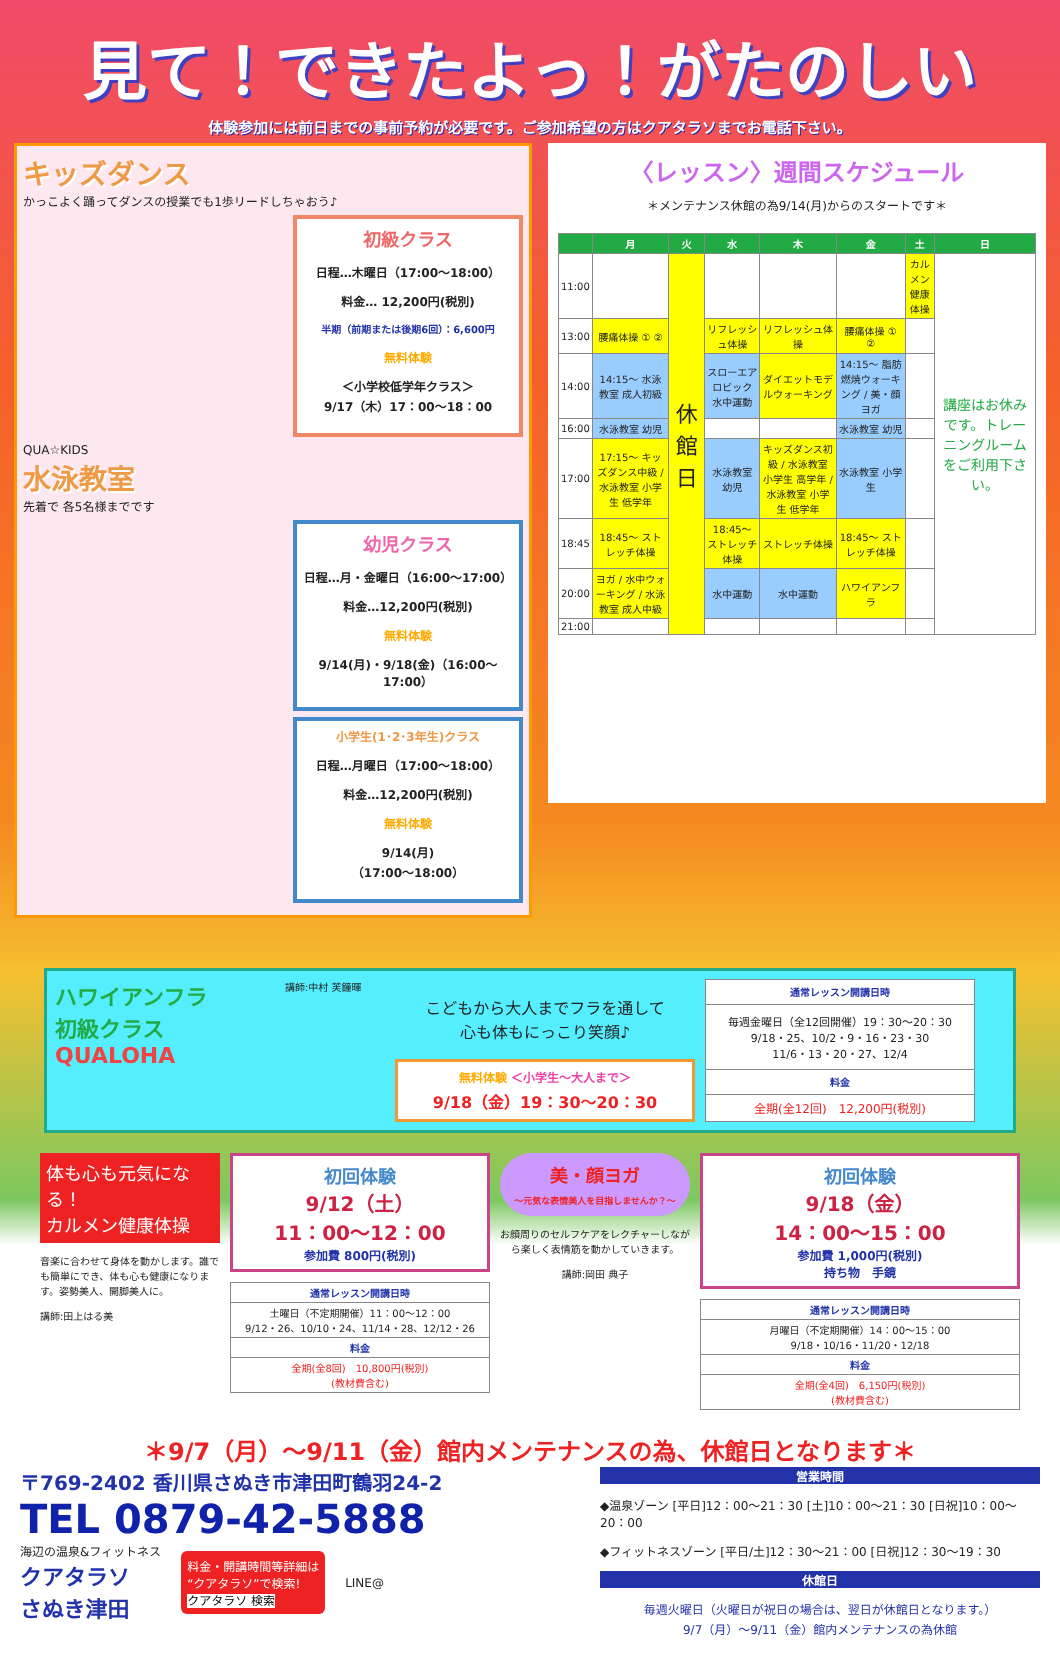見て！できたよっ！がたのしい
体験参加には前日までの事前予約が必要です。ご参加希望の方はクアタラソまでお電話下さい。
キッズダンス
かっこよく踊ってダンスの授業でも1歩リードしちゃおう♪
初級クラス
日程…木曜日（17:00～18:00）
料金… 12,200円(税別)
半期（前期または後期6回）：6,600円
無料体験
＜小学校低学年クラス＞
9/17（木）17：00～18：00
QUA☆KIDS
水泳教室
先着で 各5名様までです
幼児クラス
日程…月・金曜日（16:00～17:00）
料金…12,200円(税別)
無料体験
9/14(月)・9/18(金)（16:00～17:00）
小学生(1･2･3年生)クラス
日程…月曜日（17:00～18:00）
料金…12,200円(税別)
無料体験
9/14(月)
（17:00～18:00）
〈レッスン〉週間スケジュール
＊メンテナンス休館の為9/14(月)からのスタートです＊
| | 月 | 火 | 水 | 木 | 金 | 土 | 日 |
| --- | --- | --- | --- | --- | --- | --- | --- |
| 11:00 | | 休館日 | | | | カルメン健康体操 | 講座はお休みです。トレーニングルームをご利用下さい。 |
| 13:00 | 腰痛体操 ① ② | | リフレッシュ体操 | リフレッシュ体操 | 腰痛体操 ① ② | | |
| 14:00 | 14:15～ 水泳教室 成人初級 | | スローエアロビック 水中運動 | ダイエットモデルウォーキング | 14:15～ 脂肪燃焼ウォーキング / 美・顔ヨガ | | |
| 16:00 | 水泳教室 幼児 | | | | 水泳教室 幼児 | | |
| 17:00 | 17:15～ キッズダンス中級 / 水泳教室 小学生 低学年 | | 水泳教室 幼児 | キッズダンス初級 / 水泳教室 小学生 高学年 / 水泳教室 小学生 低学年 | 水泳教室 小学生 | | |
| 18:45 | 18:45～ ストレッチ体操 | | 18:45～ ストレッチ体操 | ストレッチ体操 | 18:45～ ストレッチ体操 | | |
| 20:00 | ヨガ / 水中ウォーキング / 水泳教室 成人中級 | | 水中運動 | 水中運動 | ハワイアンフラ | | |
| 21:00 | | | | | | | |
ハワイアンフラ
初級クラス
QUALOHA
講師:中村 芙鐘暉
こどもから大人までフラを通して
心も体もにっこり笑顔♪
無料体験 ＜小学生～大人まで＞
9/18（金）19：30～20：30
| 通常レッスン開講日時 |
| --- |
| 毎週金曜日（全12回開催）19：30～20：30 9/18・25、10/2・9・16・23・30 11/6・13・20・27、12/4 |
| 料金 |
| 全期(全12回) 12,200円(税別) |
体も心も元気になる！
カルメン健康体操
音楽に合わせて身体を動かします。誰でも簡単にでき、体も心も健康になります。姿勢美人、開脚美人に。
講師:田上はる美
初回体験
9/12（土）
11：00～12：00
参加費 800円(税別)
| 通常レッスン開講日時 |
| --- |
| 土曜日（不定期開催）11：00～12：00 9/12・26、10/10・24、11/14・28、12/12・26 |
| 料金 |
| 全期(全8回) 10,800円(税別) (教材費含む) |
美・顔ヨガ
～元気な表情美人を目指しませんか？～
お顔周りのセルフケアをレクチャーしながら楽しく表情筋を動かしていきます。
講師:岡田 典子
初回体験
9/18（金）
14：00～15：00
参加費 1,000円(税別)
持ち物　手鏡
| 通常レッスン開講日時 |
| --- |
| 月曜日（不定期開催）14：00～15：00 9/18・10/16・11/20・12/18 |
| 料金 |
| 全期(全4回) 6,150円(税別) (教材費含む) |
＊9/7（月）～9/11（金）館内メンテナンスの為、休館日となります＊
〒769-2402 香川県さぬき市津田町鶴羽24-2
TEL 0879-42-5888
海辺の温泉&フィットネス
クアタラソ
さぬき津田
料金・開講時間等詳細は
“クアタラソ”で検索!
クアタラソ 検索
LINE@
営業時間
◆温泉ゾーン [平日]12：00～21：30 [土]10：00～21：30 [日祝]10：00～20：00
◆フィットネスゾーン [平日/土]12：30～21：00 [日祝]12：30～19：30
休館日
毎週火曜日（火曜日が祝日の場合は、翌日が休館日となります。）
9/7（月）～9/11（金）館内メンテナンスの為休館